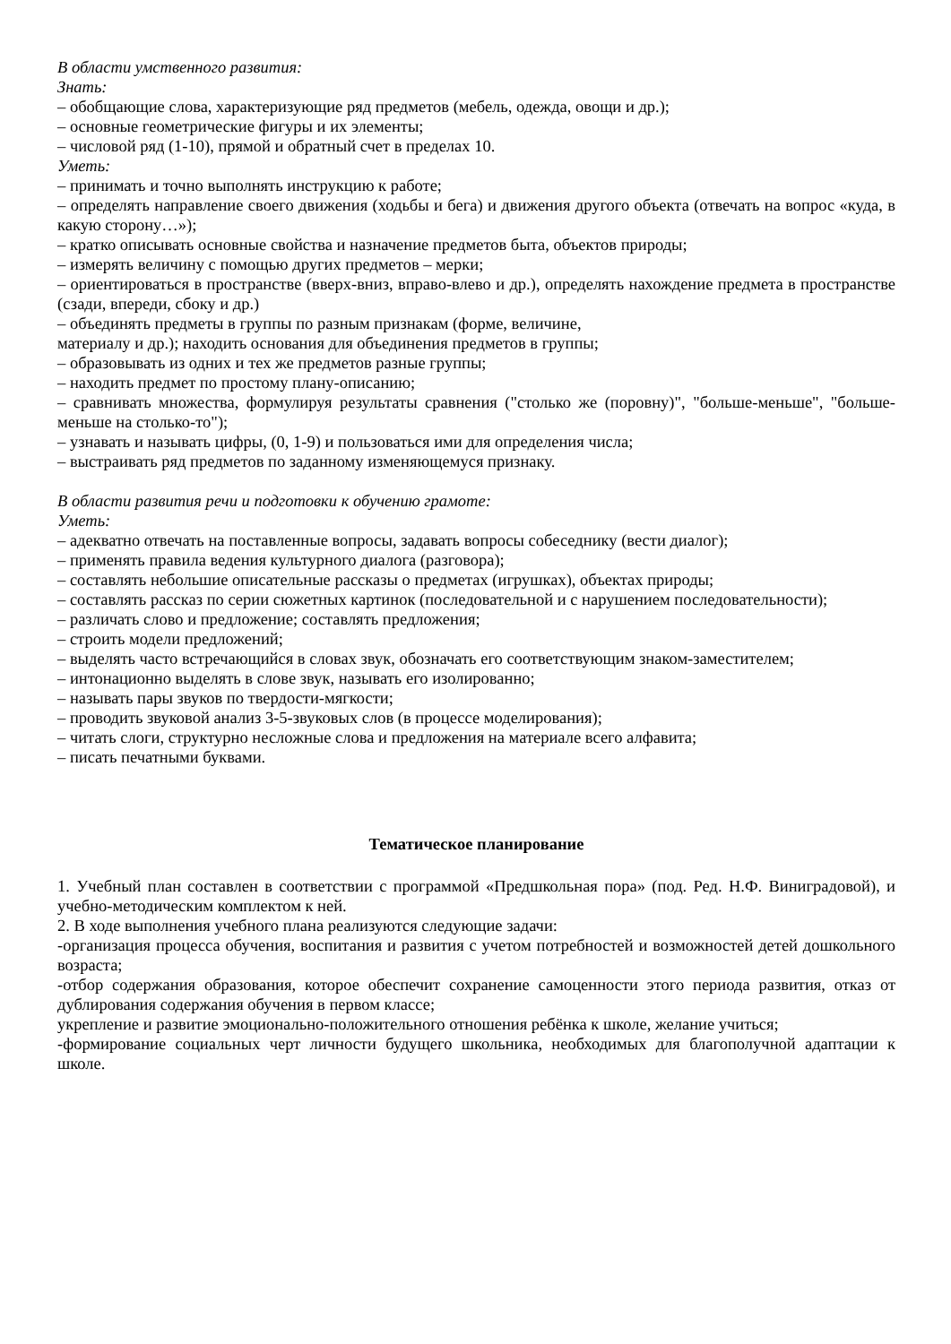В области умственного развития:
Знать:
– обобщающие слова, характеризующие ряд предметов (мебель, одежда, овощи и др.);
– основные геометрические фигуры и их элементы;
– числовой ряд (1-10), прямой и обратный счет в пределах 10.
Уметь:
– принимать и точно выполнять инструкцию к работе;
– определять направление своего движения (ходьбы и бега) и движения другого объекта (отвечать на вопрос «куда, в какую сторону…»);
– кратко описывать основные свойства и назначение предметов быта, объектов природы;
– измерять величину с помощью других предметов – мерки;
– ориентироваться в пространстве (вверх-вниз, вправо-влево и др.), определять нахождение предмета в пространстве (сзади, впереди, сбоку и др.)
– объединять предметы в группы по разным признакам (форме, величине,
материалу и др.); находить основания для объединения предметов в группы;
– образовывать из одних и тех же предметов разные группы;
– находить предмет по простому плану-описанию;
– сравнивать множества, формулируя результаты сравнения ("столько же (поровну)", "больше-меньше", "больше-меньше на столько-то");
– узнавать и называть цифры, (0, 1-9) и пользоваться ими для определения числа;
– выстраивать ряд предметов по заданному изменяющемуся признаку.
В области развития речи и подготовки к обучению грамоте:
Уметь:
– адекватно отвечать на поставленные вопросы, задавать вопросы собеседнику (вести диалог);
– применять правила ведения культурного диалога (разговора);
– составлять небольшие описательные рассказы о предметах (игрушках), объектах природы;
– составлять рассказ по серии сюжетных картинок (последовательной и с нарушением последовательности);
– различать слово и предложение; составлять предложения;
– строить модели предложений;
– выделять часто встречающийся в словах звук, обозначать его соответствующим знаком-заместителем;
– интонационно выделять в слове звук, называть его изолированно;
– называть пары звуков по твердости-мягкости;
– проводить звуковой анализ 3-5-звуковых слов (в процессе моделирования);
– читать слоги, структурно несложные слова и предложения на материале всего алфавита;
– писать печатными буквами.
Тематическое планирование
1. Учебный план составлен в соответствии с программой «Предшкольная пора» (под. Ред. Н.Ф. Виниградовой), и учебно-методическим комплектом к ней.
2. В ходе выполнения учебного плана реализуются следующие задачи:
-организация процесса обучения, воспитания и развития с учетом потребностей и возможностей детей дошкольного возраста;
-отбор содержания образования, которое обеспечит сохранение самоценности этого периода развития, отказ от дублирования содержания обучения в первом классе;
укрепление и развитие эмоционально-положительного отношения ребёнка к школе, желание учиться;
-формирование социальных черт личности будущего школьника, необходимых для благополучной адаптации к школе.